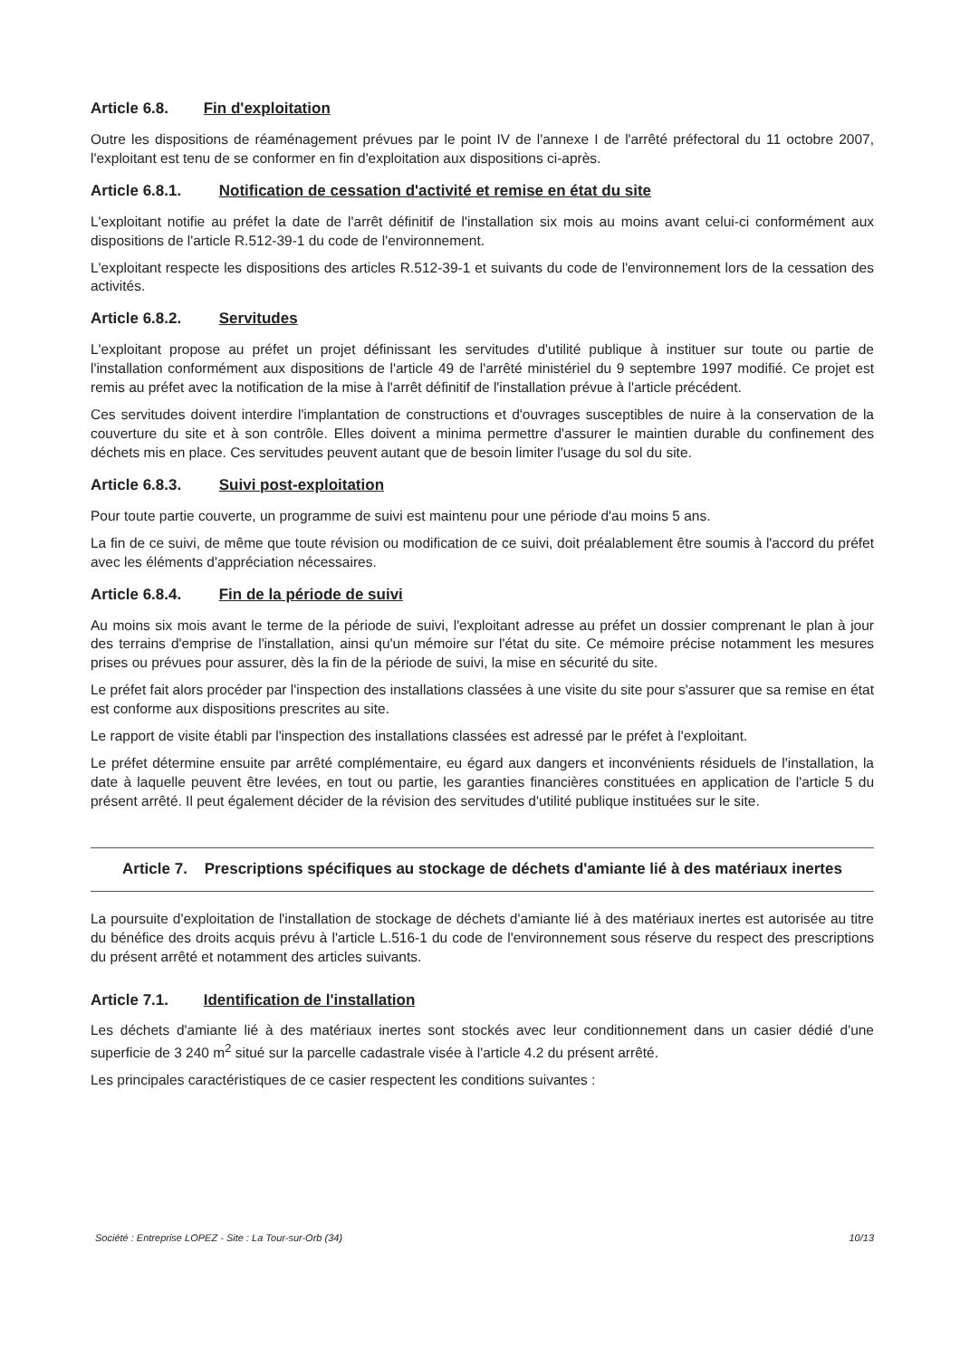Article 6.8. Fin d'exploitation
Outre les dispositions de réaménagement prévues par le point IV de l'annexe I de l'arrêté préfectoral du 11 octobre 2007, l'exploitant est tenu de se conformer en fin d'exploitation aux dispositions ci-après.
Article 6.8.1. Notification de cessation d'activité et remise en état du site
L'exploitant notifie au préfet la date de l'arrêt définitif de l'installation six mois au moins avant celui-ci conformément aux dispositions de l'article R.512-39-1 du code de l'environnement.
L'exploitant respecte les dispositions des articles R.512-39-1 et suivants du code de l'environnement lors de la cessation des activités.
Article 6.8.2. Servitudes
L'exploitant propose au préfet un projet définissant les servitudes d'utilité publique à instituer sur toute ou partie de l'installation conformément aux dispositions de l'article 49 de l'arrêté ministériel du 9 septembre 1997 modifié. Ce projet est remis au préfet avec la notification de la mise à l'arrêt définitif de l'installation prévue à l'article précédent.
Ces servitudes doivent interdire l'implantation de constructions et d'ouvrages susceptibles de nuire à la conservation de la couverture du site et à son contrôle. Elles doivent a minima permettre d'assurer le maintien durable du confinement des déchets mis en place. Ces servitudes peuvent autant que de besoin limiter l'usage du sol du site.
Article 6.8.3. Suivi post-exploitation
Pour toute partie couverte, un programme de suivi est maintenu pour une période d'au moins 5 ans.
La fin de ce suivi, de même que toute révision ou modification de ce suivi, doit préalablement être soumis à l'accord du préfet avec les éléments d'appréciation nécessaires.
Article 6.8.4. Fin de la période de suivi
Au moins six mois avant le terme de la période de suivi, l'exploitant adresse au préfet un dossier comprenant le plan à jour des terrains d'emprise de l'installation, ainsi qu'un mémoire sur l'état du site. Ce mémoire précise notamment les mesures prises ou prévues pour assurer, dès la fin de la période de suivi, la mise en sécurité du site.
Le préfet fait alors procéder par l'inspection des installations classées à une visite du site pour s'assurer que sa remise en état est conforme aux dispositions prescrites au site.
Le rapport de visite établi par l'inspection des installations classées est adressé par le préfet à l'exploitant.
Le préfet détermine ensuite par arrêté complémentaire, eu égard aux dangers et inconvénients résiduels de l'installation, la date à laquelle peuvent être levées, en tout ou partie, les garanties financières constituées en application de l'article 5 du présent arrêté. Il peut également décider de la révision des servitudes d'utilité publique instituées sur le site.
Article 7. Prescriptions spécifiques au stockage de déchets d'amiante lié à des matériaux inertes
La poursuite d'exploitation de l'installation de stockage de déchets d'amiante lié à des matériaux inertes est autorisée au titre du bénéfice des droits acquis prévu à l'article L.516-1 du code de l'environnement sous réserve du respect des prescriptions du présent arrêté et notamment des articles suivants.
Article 7.1. Identification de l'installation
Les déchets d'amiante lié à des matériaux inertes sont stockés avec leur conditionnement dans un casier dédié d'une superficie de 3 240 m<sup>2</sup> situé sur la parcelle cadastrale visée à l'article 4.2 du présent arrêté.
Les principales caractéristiques de ce casier respectent les conditions suivantes :
Société : Entreprise LOPEZ - Site : La Tour-sur-Orb (34) 10/13